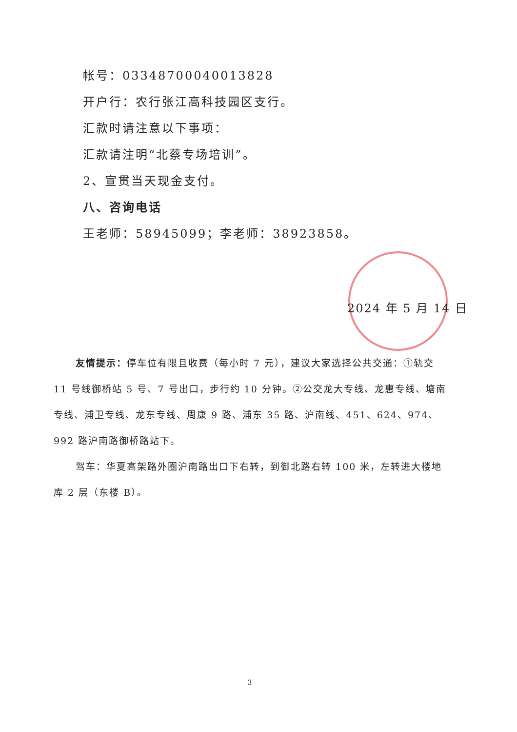帐号：03348700040013828
开户行：农行张江高科技园区支行。
汇款时请注意以下事项：
汇款请注明“北蔡专场培训”。
2、宣贯当天现金支付。
八、咨询电话
王老师：58945099；李老师：38923858。
2024 年 5 月 14 日
友情提示：停车位有限且收费（每小时 7 元），建议大家选择公共交通：①轨交 11 号线御桥站 5 号、7 号出口，步行约 10 分钟。②公交龙大专线、龙惠专线、塘南专线、浦卫专线、龙东专线、周康 9 路、浦东 35 路、沪南线、451、624、974、992 路沪南路御桥路站下。
驾车：华夏高架路外圈沪南路出口下右转，到御北路右转 100 米，左转进大楼地库 2 层（东楼 B）。
3